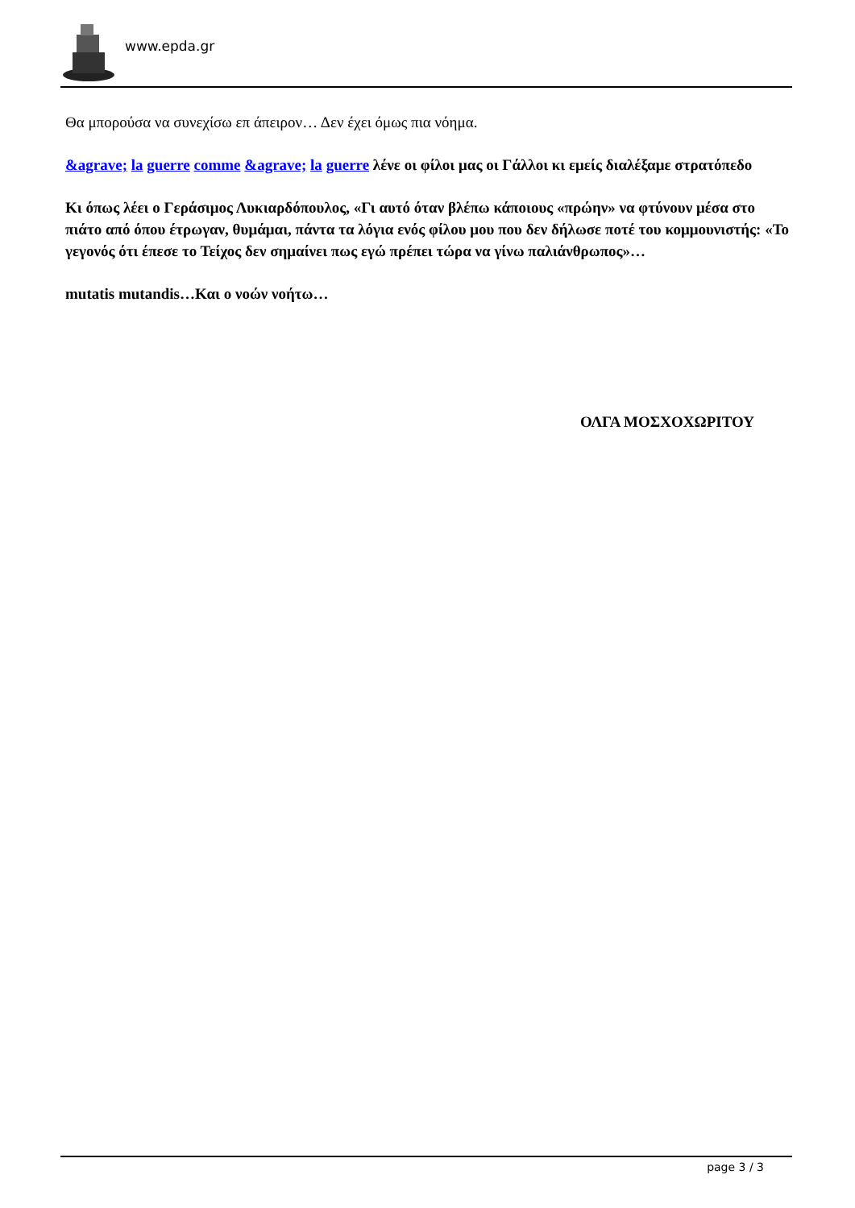www.epda.gr
Θα μπορούσα να συνεχίσω επ άπειρον… Δεν έχει όμως πια νόημα.
&agrave; la guerre comme &agrave; la guerre λένε οι φίλοι μας οι Γάλλοι κι εμείς διαλέξαμε στρατόπεδο
Κι όπως λέει ο Γεράσιμος Λυκιαρδόπουλος, «Γι αυτό όταν βλέπω κάποιους «πρώην» να φτύνουν μέσα στο πιάτο από όπου έτρωγαν, θυμάμαι, πάντα τα λόγια ενός φίλου μου που δεν δήλωσε ποτέ του κομμουνιστής: «Το γεγονός ότι έπεσε το Τείχος δεν σημαίνει πως εγώ πρέπει τώρα να γίνω παλιάνθρωπος»…
mutatis mutandis…Και ο νοών νοήτω…
ΟΛΓΑ ΜΟΣΧΟΧΩΡΙΤΟΥ
page 3 / 3